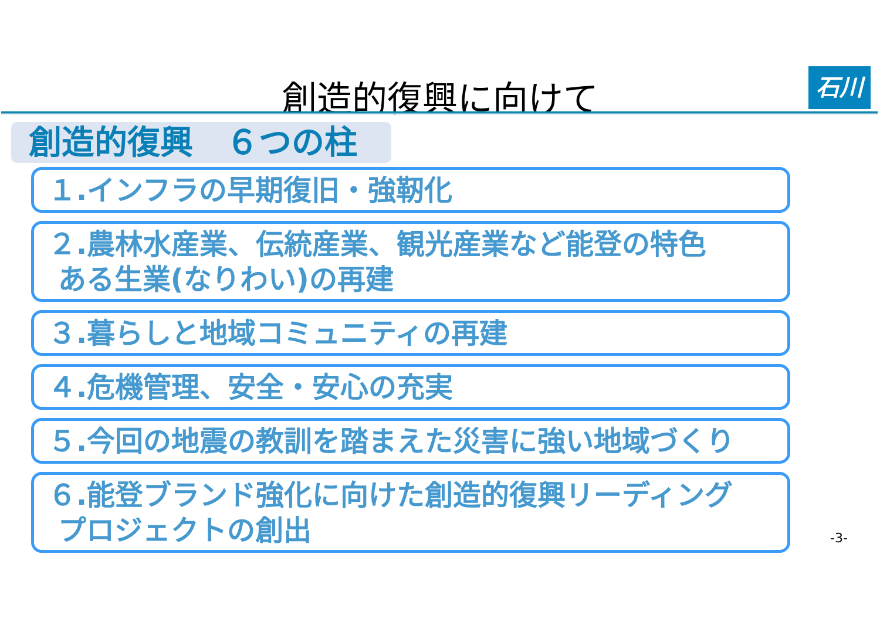創造的復興に向けて 石川
創造的復興　６つの柱
１.インフラの早期復旧・強靭化
２.農林水産業、伝統産業、観光産業など能登の特色
ある生業(なりわい)の再建
３.暮らしと地域コミュニティの再建
４.危機管理、安全・安心の充実
５.今回の地震の教訓を踏まえた災害に強い地域づくり
６.能登ブランド強化に向けた創造的復興リーディング
プロジェクトの創出
-3-